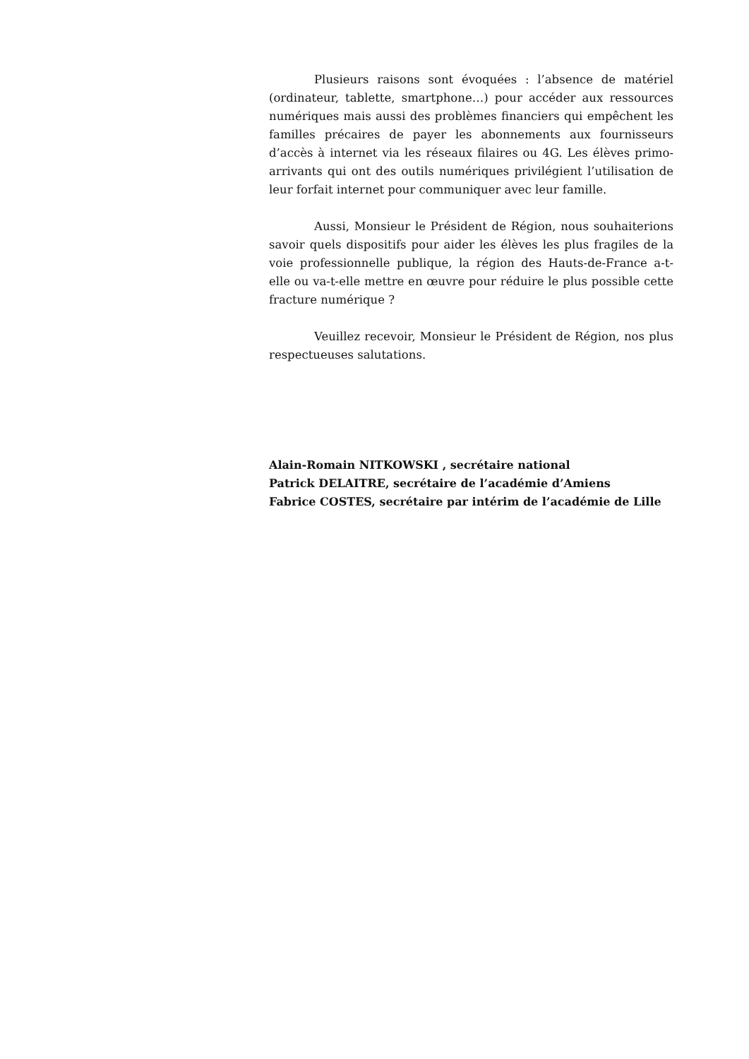Plusieurs raisons sont évoquées : l’absence de matériel (ordinateur, tablette, smartphone…) pour accéder aux ressources numériques mais aussi des problèmes financiers qui empêchent les familles précaires de payer les abonnements aux fournisseurs d’accès à internet via les réseaux filaires ou 4G. Les élèves primo-arrivants qui ont des outils numériques privilégient l’utilisation de leur forfait internet pour communiquer avec leur famille.
Aussi, Monsieur le Président de Région, nous souhaiterions savoir quels dispositifs pour aider les élèves les plus fragiles de la voie professionnelle publique, la région des Hauts-de-France a-t-elle ou va-t-elle mettre en œuvre pour réduire le plus possible cette fracture numérique ?
Veuillez recevoir, Monsieur le Président de Région, nos plus respectueuses salutations.
Alain-Romain NITKOWSKI , secrétaire national
Patrick DELAITRE, secrétaire de l’académie d’Amiens
Fabrice COSTES, secrétaire par intérim de l’académie de Lille